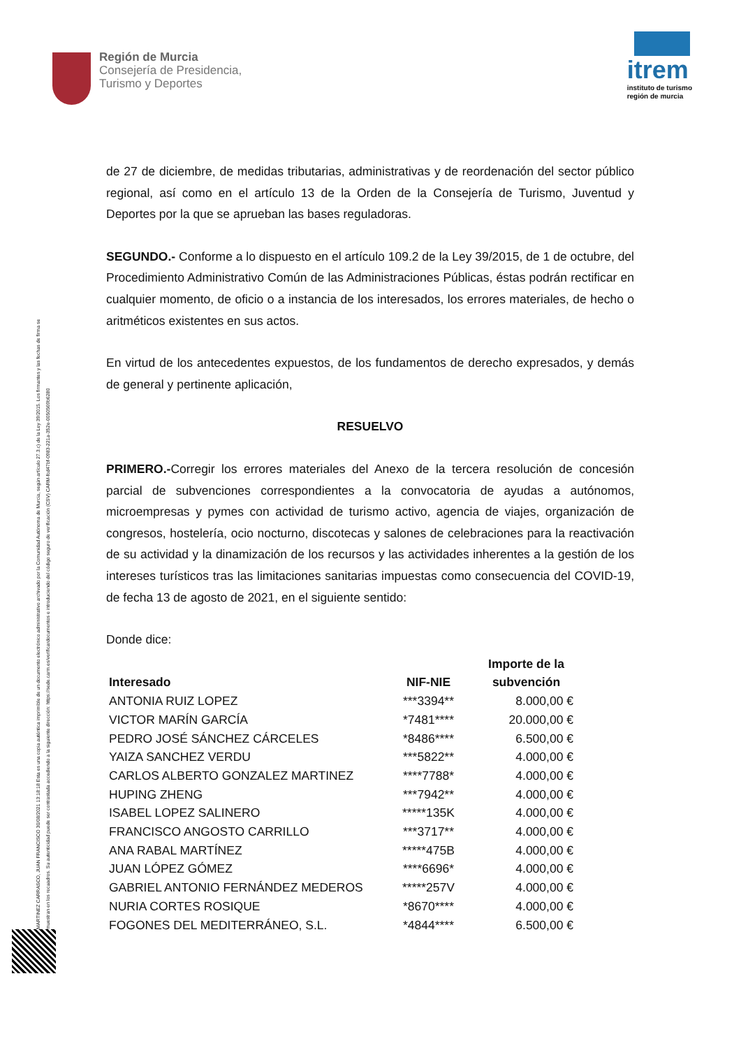Región de Murcia
Consejería de Presidencia,
Turismo y Deportes
itrem
instituto de turismo
región de murcia
MARTINEZ CARRASCO, JUAN FRANCISCO 30/08/2021 13:18:18 Esta es una copia auténtica imprimible de un documento electrónico administrativo archivado por la Comunidad Autónoma de Murcia, según artículo 27.3.c) de la Ley 39/2015. Los firmantes y las fechas de firma se muestran en los recuadros. Su autenticidad puede ser contrastada accediendo a la siguiente dirección: https://sede.carm.es/verificardocumentos e introduciendo del código seguro de verificación (CSV) CARM-fcd47bf-0983-221a-352e-0050569b6280
de 27 de diciembre, de medidas tributarias, administrativas y de reordenación del sector público regional, así como en el artículo 13 de la Orden de la Consejería de Turismo, Juventud y Deportes por la que se aprueban las bases reguladoras.
SEGUNDO.- Conforme a lo dispuesto en el artículo 109.2 de la Ley 39/2015, de 1 de octubre, del Procedimiento Administrativo Común de las Administraciones Públicas, éstas podrán rectificar en cualquier momento, de oficio o a instancia de los interesados, los errores materiales, de hecho o aritméticos existentes en sus actos.
En virtud de los antecedentes expuestos, de los fundamentos de derecho expresados, y demás de general y pertinente aplicación,
RESUELVO
PRIMERO.-Corregir los errores materiales del Anexo de la tercera resolución de concesión parcial de subvenciones correspondientes a la convocatoria de ayudas a autónomos, microempresas y pymes con actividad de turismo activo, agencia de viajes, organización de congresos, hostelería, ocio nocturno, discotecas y salones de celebraciones para la reactivación de su actividad y la dinamización de los recursos y las actividades inherentes a la gestión de los intereses turísticos tras las limitaciones sanitarias impuestas como consecuencia del COVID-19, de fecha 13 de agosto de 2021, en el siguiente sentido:
Donde dice:
| Interesado | NIF-NIE | Importe de la subvención |
| --- | --- | --- |
| ANTONIA RUIZ LOPEZ | ***3394** | 8.000,00 € |
| VICTOR MARÍN GARCÍA | *7481**** | 20.000,00 € |
| PEDRO JOSÉ SÁNCHEZ CÁRCELES | *8486**** | 6.500,00 € |
| YAIZA SANCHEZ VERDU | ***5822** | 4.000,00 € |
| CARLOS ALBERTO GONZALEZ MARTINEZ | ****7788* | 4.000,00 € |
| HUPING ZHENG | ***7942** | 4.000,00 € |
| ISABEL LOPEZ SALINERO | *****135K | 4.000,00 € |
| FRANCISCO ANGOSTO CARRILLO | ***3717** | 4.000,00 € |
| ANA RABAL MARTÍNEZ | *****475B | 4.000,00 € |
| JUAN LÓPEZ GÓMEZ | ****6696* | 4.000,00 € |
| GABRIEL ANTONIO FERNÁNDEZ MEDEROS | *****257V | 4.000,00 € |
| NURIA CORTES ROSIQUE | *8670**** | 4.000,00 € |
| FOGONES DEL MEDITERRÁNEO, S.L. | *4844**** | 6.500,00 € |